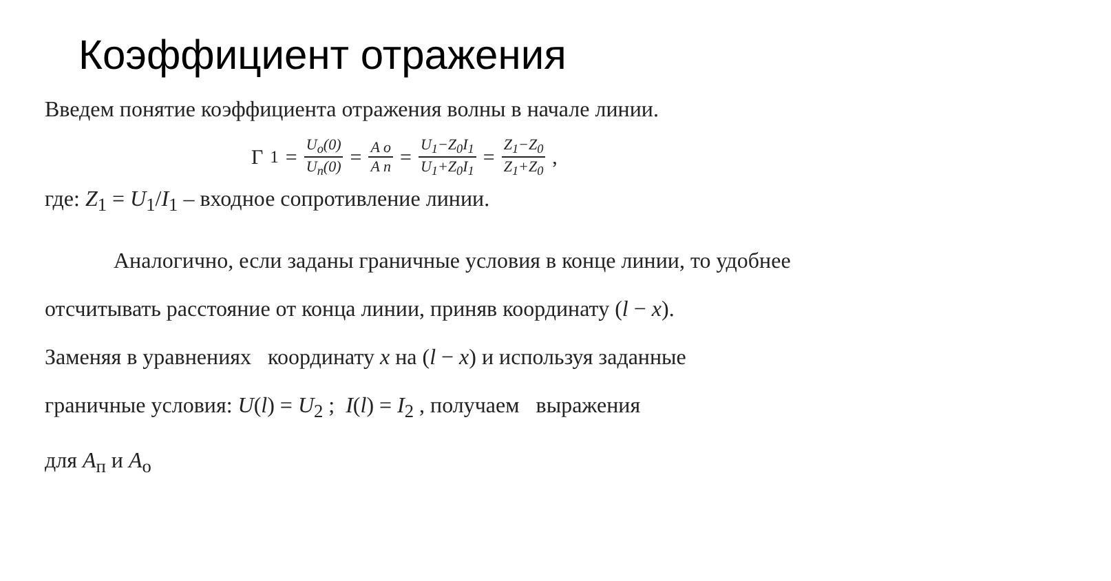Коэффициент отражения
Введем понятие коэффициента отражения волны в начале линии.
Γ<sub>1</sub> = U<sub>o</sub>(0) U<sub>п</sub>(0) = A o A п = U<sub>1</sub>−Z<sub>0</sub>I<sub>1</sub> U<sub>1</sub>+Z<sub>0</sub>I<sub>1</sub> = Z<sub>1</sub>−Z<sub>0</sub> Z<sub>1</sub>+Z<sub>0</sub> ,
где: Z<sub>1</sub> = U<sub>1</sub>/I<sub>1</sub> – входное сопротивление линии.
Аналогично, если заданы граничные условия в конце линии, то удобнее
отсчитывать расстояние от конца линии, приняв координату (l − x).
Заменяя в уравнениях координату x на (l − x) и используя заданные
граничные условия: U(l) = U<sub>2</sub> ; I(l) = I<sub>2</sub> , получаем выражения
для A<sub>п</sub> и A<sub>o</sub>